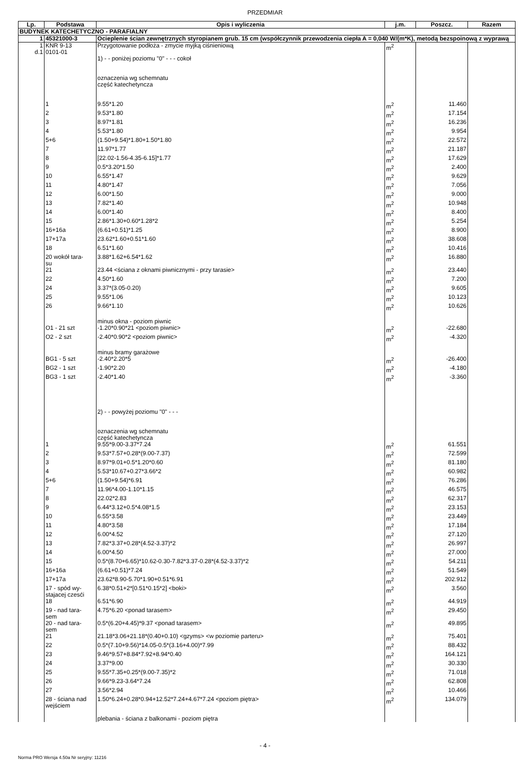PRZEDMIAR
| Lp. | Podstawa | Opis i wyliczenia | j.m. | Poszcz. | Razem |
| --- | --- | --- | --- | --- | --- |
| BUDYNEK KATECHETYCZNO - PARAFIALNY | | | | | |
| 1 | 45321000-3 | Ocieplenie ścian zewnętrznych styropianem grub. 15 cm (współczynnik przewodzenia ciepła A = 0,040 W/(m*K), metodą bezspoinową z wyprawą | | | |
| 1 d.1 | KNR 9-13 0101-01 | Przygotowanie podłoża - zmycie myjką ciśnieniową | m<sup>2</sup> | | |
| | | 1) - - poniżej poziomu "0" - - - cokoł oznaczenia wg schemnatu część katechetyncza | | | |
| | 1 | 9.55*1.20 | m<sup>2</sup> | 11.460 | |
| | 2 | 9.53*1.80 | m<sup>2</sup> | 17.154 | |
| | 3 | 8.97*1.81 | m<sup>2</sup> | 16.236 | |
| | 4 | 5.53*1.80 | m<sup>2</sup> | 9.954 | |
| | 5+6 | (1.50+9.54)*1.80+1.50*1.80 | m<sup>2</sup> | 22.572 | |
| | 7 | 11.97*1.77 | m<sup>2</sup> | 21.187 | |
| | 8 | [22.02-1.56-4.35-6.15]*1.77 | m<sup>2</sup> | 17.629 | |
| | 9 | 0.5*3.20*1.50 | m<sup>2</sup> | 2.400 | |
| | 10 | 6.55*1.47 | m<sup>2</sup> | 9.629 | |
| | 11 | 4.80*1.47 | m<sup>2</sup> | 7.056 | |
| | 12 | 6.00*1.50 | m<sup>2</sup> | 9.000 | |
| | 13 | 7.82*1.40 | m<sup>2</sup> | 10.948 | |
| | 14 | 6.00*1.40 | m<sup>2</sup> | 8.400 | |
| | 15 | 2.86*1.30+0.60*1.28*2 | m<sup>2</sup> | 5.254 | |
| | 16+16a | (6.61+0.51)*1.25 | m<sup>2</sup> | 8.900 | |
| | 17+17a | 23.62*1.60+0.51*1.60 | m<sup>2</sup> | 38.608 | |
| | 18 | 6.51*1.60 | m<sup>2</sup> | 10.416 | |
| | 20 wokół tara- su | 3.88*1.62+6.54*1.62 | m<sup>2</sup> | 16.880 | |
| | 21 | 23.44 <ściana z oknami piwnicznymi - przy tarasie> | m<sup>2</sup> | 23.440 | |
| | 22 | 4.50*1.60 | m<sup>2</sup> | 7.200 | |
| | 24 | 3.37*(3.05-0.20) | m<sup>2</sup> | 9.605 | |
| | 25 | 9.55*1.06 | m<sup>2</sup> | 10.123 | |
| | 26 | 9.66*1.10 | m<sup>2</sup> | 10.626 | |
| | | minus okna - poziom piwnic | | | |
| | O1 - 21 szt | -1.20*0.90*21 <poziom piwnic> | m<sup>2</sup> | -22.680 | |
| | O2 - 2 szt | -2.40*0.90*2 <poziom piwnic> | m<sup>2</sup> | -4.320 | |
| | | minus bramy garażowe | | | |
| | BG1 - 5 szt | -2.40*2.20*5 | m<sup>2</sup> | -26.400 | |
| | BG2 - 1 szt | -1.90*2.20 | m<sup>2</sup> | -4.180 | |
| | BG3 - 1 szt | -2.40*1.40 | m<sup>2</sup> | -3.360 | |
| | | 2) - - powyżej poziomu "0" - - - oznaczenia wg schemnatu część katechetyncza | | | |
| | 1 | 9.55*9.00-3.37*7.24 | m<sup>2</sup> | 61.551 | |
| | 2 | 9.53*7.57+0.28*(9.00-7.37) | m<sup>2</sup> | 72.599 | |
| | 3 | 8.97*9.01+0.5*1.20*0.60 | m<sup>2</sup> | 81.180 | |
| | 4 | 5.53*10.67+0.27*3.66*2 | m<sup>2</sup> | 60.982 | |
| | 5+6 | (1.50+9.54)*6.91 | m<sup>2</sup> | 76.286 | |
| | 7 | 11.96*4.00-1.10*1.15 | m<sup>2</sup> | 46.575 | |
| | 8 | 22.02*2.83 | m<sup>2</sup> | 62.317 | |
| | 9 | 6.44*3.12+0.5*4.08*1.5 | m<sup>2</sup> | 23.153 | |
| | 10 | 6.55*3.58 | m<sup>2</sup> | 23.449 | |
| | 11 | 4.80*3.58 | m<sup>2</sup> | 17.184 | |
| | 12 | 6.00*4.52 | m<sup>2</sup> | 27.120 | |
| | 13 | 7.82*3.37+0.28*(4.52-3.37)*2 | m<sup>2</sup> | 26.997 | |
| | 14 | 6.00*4.50 | m<sup>2</sup> | 27.000 | |
| | 15 | 0.5*(8.70+6.65)*10.62-0.30-7.82*3.37-0.28*(4.52-3.37)*2 | m<sup>2</sup> | 54.211 | |
| | 16+16a | (6.61+0.51)*7.24 | m<sup>2</sup> | 51.549 | |
| | 17+17a | 23.62*8.90-5.70*1.90+0.51*6.91 | m<sup>2</sup> | 202.912 | |
| | 17 - spód wy- stajacej czesći | 6.38*0.51+2*[0.51*0.15*2] <boki> | m<sup>2</sup> | 3.560 | |
| | 18 | 6.51*6.90 | m<sup>2</sup> | 44.919 | |
| | 19 - nad tara- sem | 4.75*6.20 <ponad tarasem> | m<sup>2</sup> | 29.450 | |
| | 20 - nad tara- sem | 0.5*(6.20+4.45)*9.37 <ponad tarasem> | m<sup>2</sup> | 49.895 | |
| | 21 | 21.18*3.06+21.18*(0.40+0.10) <gzyms> <w poziomie parteru> | m<sup>2</sup> | 75.401 | |
| | 22 | 0.5*(7.10+9.56)*14.05-0.5*(3.16+4.00)*7.99 | m<sup>2</sup> | 88.432 | |
| | 23 | 9.46*9.57+8.84*7.92+8.94*0.40 | m<sup>2</sup> | 164.121 | |
| | 24 | 3.37*9.00 | m<sup>2</sup> | 30.330 | |
| | 25 | 9.55*7.35+0.25*(9.00-7.35)*2 | m<sup>2</sup> | 71.018 | |
| | 26 | 9.66*9.23-3.64*7.24 | m<sup>2</sup> | 62.808 | |
| | 27 | 3.56*2.94 | m<sup>2</sup> | 10.466 | |
| | 28 - ściana nad wejściem | 1.50*6.24+0.28*0.94+12.52*7.24+4.67*7.24 <poziom piętra> | m<sup>2</sup> | 134.079 | |
| | | plebania - ściana z balkonami - poziom piętra | | | |
- 4 -
Norma PRO Wersja 4.50a Nr seryjny: 11216